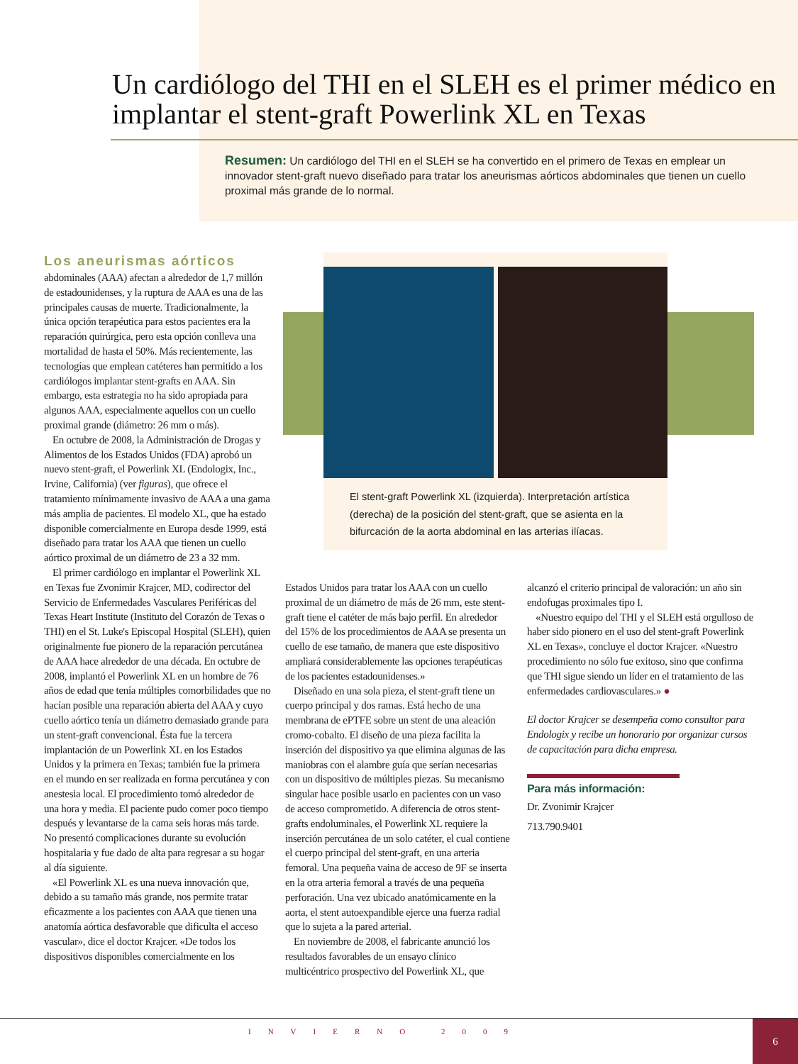Un cardiólogo del THI en el SLEH es el primer médico en implantar el stent-graft Powerlink XL en Texas
Resumen: Un cardiólogo del THI en el SLEH se ha convertido en el primero de Texas en emplear un innovador stent-graft nuevo diseñado para tratar los aneurismas aórticos abdominales que tienen un cuello proximal más grande de lo normal.
El stent-graft Powerlink XL (izquierda). Interpretación artística (derecha) de la posición del stent-graft, que se asienta en la bifurcación de la aorta abdominal en las arterias ilíacas.
Los aneurismas aórticos
abdominales (AAA) afectan a alrededor de 1,7 millón de estadounidenses, y la ruptura de AAA es una de las principales causas de muerte. Tradicionalmente, la única opción terapéutica para estos pacientes era la reparación quirúrgica, pero esta opción conlleva una mortalidad de hasta el 50%. Más recientemente, las tecnologías que emplean catéteres han permitido a los cardiólogos implantar stent-grafts en AAA. Sin embargo, esta estrategia no ha sido apropiada para algunos AAA, especialmente aquellos con un cuello proximal grande (diámetro: 26 mm o más).
En octubre de 2008, la Administración de Drogas y Alimentos de los Estados Unidos (FDA) aprobó un nuevo stent-graft, el Powerlink XL (Endologix, Inc., Irvine, California) (ver figuras), que ofrece el tratamiento mínimamente invasivo de AAA a una gama más amplia de pacientes. El modelo XL, que ha estado disponible comercialmente en Europa desde 1999, está diseñado para tratar los AAA que tienen un cuello aórtico proximal de un diámetro de 23 a 32 mm.
El primer cardiólogo en implantar el Powerlink XL en Texas fue Zvonimir Krajcer, MD, codirector del Servicio de Enfermedades Vasculares Periféricas del Texas Heart Institute (Instituto del Corazón de Texas o THI) en el St. Luke's Episcopal Hospital (SLEH), quien originalmente fue pionero de la reparación percutánea de AAA hace alrededor de una década. En octubre de 2008, implantó el Powerlink XL en un hombre de 76 años de edad que tenía múltiples comorbilidades que no hacían posible una reparación abierta del AAA y cuyo cuello aórtico tenía un diámetro demasiado grande para un stent-graft convencional. Ésta fue la tercera implantación de un Powerlink XL en los Estados Unidos y la primera en Texas; también fue la primera en el mundo en ser realizada en forma percutánea y con anestesia local. El procedimiento tomó alrededor de una hora y media. El paciente pudo comer poco tiempo después y levantarse de la cama seis horas más tarde. No presentó complicaciones durante su evolución hospitalaria y fue dado de alta para regresar a su hogar al día siguiente.
«El Powerlink XL es una nueva innovación que, debido a su tamaño más grande, nos permite tratar eficazmente a los pacientes con AAA que tienen una anatomía aórtica desfavorable que dificulta el acceso vascular», dice el doctor Krajcer. «De todos los dispositivos disponibles comercialmente en los
Estados Unidos para tratar los AAA con un cuello proximal de un diámetro de más de 26 mm, este stent-graft tiene el catéter de más bajo perfil. En alrededor del 15% de los procedimientos de AAA se presenta un cuello de ese tamaño, de manera que este dispositivo ampliará considerablemente las opciones terapéuticas de los pacientes estadounidenses.»
Diseñado en una sola pieza, el stent-graft tiene un cuerpo principal y dos ramas. Está hecho de una membrana de ePTFE sobre un stent de una aleación cromo-cobalto. El diseño de una pieza facilita la inserción del dispositivo ya que elimina algunas de las maniobras con el alambre guía que serían necesarias con un dispositivo de múltiples piezas. Su mecanismo singular hace posible usarlo en pacientes con un vaso de acceso comprometido. A diferencia de otros stent-grafts endoluminales, el Powerlink XL requiere la inserción percutánea de un solo catéter, el cual contiene el cuerpo principal del stent-graft, en una arteria femoral. Una pequeña vaina de acceso de 9F se inserta en la otra arteria femoral a través de una pequeña perforación. Una vez ubicado anatómicamente en la aorta, el stent autoexpandible ejerce una fuerza radial que lo sujeta a la pared arterial.
En noviembre de 2008, el fabricante anunció los resultados favorables de un ensayo clínico multicéntrico prospectivo del Powerlink XL, que
alcanzó el criterio principal de valoración: un año sin endofugas proximales tipo I.
«Nuestro equipo del THI y el SLEH está orgulloso de haber sido pionero en el uso del stent-graft Powerlink XL en Texas», concluye el doctor Krajcer. «Nuestro procedimiento no sólo fue exitoso, sino que confirma que THI sigue siendo un líder en el tratamiento de las enfermedades cardiovasculares.» ●
El doctor Krajcer se desempeña como consultor para Endologix y recibe un honorario por organizar cursos de capacitación para dicha empresa.
Para más información:
Dr. Zvonimir Krajcer
713.790.9401
INVIERNO 2009
6